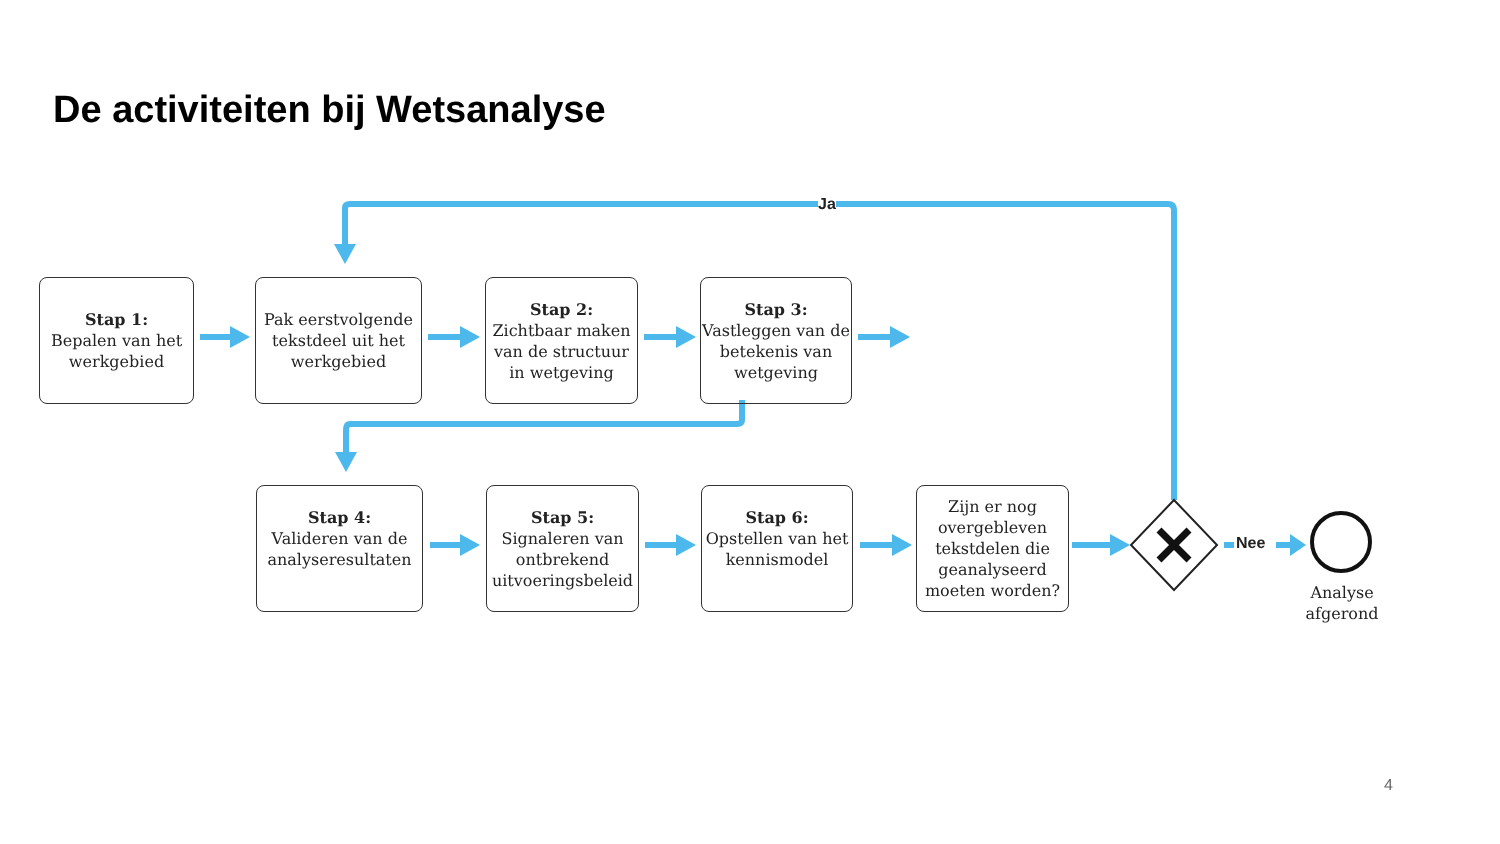De activiteiten bij Wetsanalyse
Ja
Nee
Stap 1:
Bepalen van het werkgebied
Pak eerstvolgende tekstdeel uit het werkgebied
Stap 2:
Zichtbaar maken van de structuur in wetgeving
Stap 3:
Vastleggen van de betekenis van wetgeving
Stap 4:
Valideren van de analyseresultaten
Stap 5:
Signaleren van ontbrekend uitvoeringsbeleid
Stap 6:
Opstellen van het kennismodel
Zijn er nog overgebleven tekstdelen die geanalyseerd moeten worden?
Analyse afgerond
4